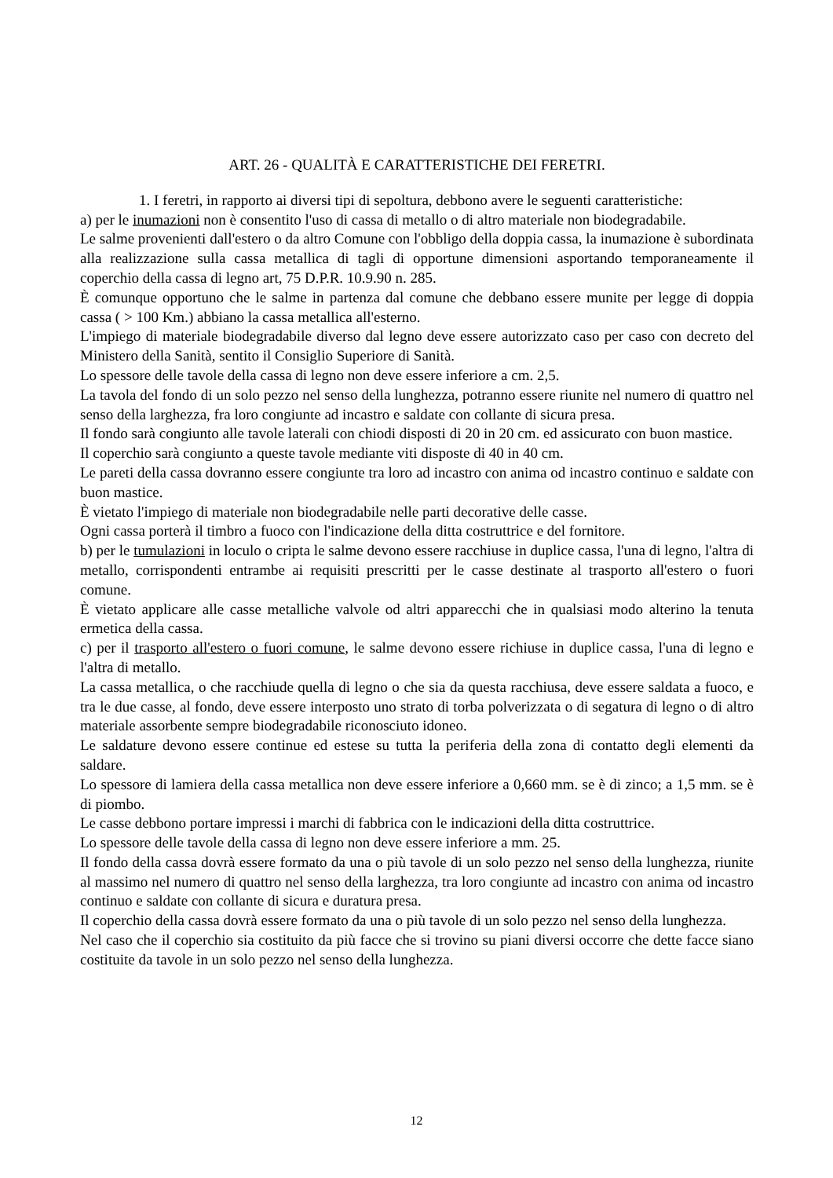ART. 26 - QUALITÀ E CARATTERISTICHE DEI FERETRI.
1. I feretri, in rapporto ai diversi tipi di sepoltura, debbono avere le seguenti caratteristiche:
a) per le inumazioni non è consentito l'uso di cassa di metallo o di altro materiale non biodegradabile.
Le salme provenienti dall'estero o da altro Comune con l'obbligo della doppia cassa, la inumazione è subordinata alla realizzazione sulla cassa metallica di tagli di opportune dimensioni asportando temporaneamente il coperchio della cassa di legno art, 75 D.P.R. 10.9.90 n. 285.
È comunque opportuno che le salme in partenza dal comune che debbano essere munite per legge di doppia cassa ( > 100 Km.) abbiano la cassa metallica all'esterno.
L'impiego di materiale biodegradabile diverso dal legno deve essere autorizzato caso per caso con decreto del Ministero della Sanità, sentito il Consiglio Superiore di Sanità.
Lo spessore delle tavole della cassa di legno non deve essere inferiore a cm. 2,5.
La tavola del fondo di un solo pezzo nel senso della lunghezza, potranno essere riunite nel numero di quattro nel senso della larghezza, fra loro congiunte ad incastro e saldate con collante di sicura presa.
Il fondo sarà congiunto alle tavole laterali con chiodi disposti di 20 in 20 cm. ed assicurato con buon mastice.
Il coperchio sarà congiunto a queste tavole mediante viti disposte di 40 in 40 cm.
Le pareti della cassa dovranno essere congiunte tra loro ad incastro con anima od incastro continuo e saldate con buon mastice.
È vietato l'impiego di materiale non biodegradabile nelle parti decorative delle casse.
Ogni cassa porterà il timbro a fuoco con l'indicazione della ditta costruttrice e del fornitore.
b) per le tumulazioni in loculo o cripta le salme devono essere racchiuse in duplice cassa, l'una di legno, l'altra di metallo, corrispondenti entrambe ai requisiti prescritti per le casse destinate al trasporto all'estero o fuori comune.
È vietato applicare alle casse metalliche valvole od altri apparecchi che in qualsiasi modo alterino la tenuta ermetica della cassa.
c) per il trasporto all'estero o fuori comune, le salme devono essere richiuse in duplice cassa, l'una di legno e l'altra di metallo.
La cassa metallica, o che racchiude quella di legno o che sia da questa racchiusa, deve essere saldata a fuoco, e tra le due casse, al fondo, deve essere interposto uno strato di torba polverizzata o di segatura di legno o di altro materiale assorbente sempre biodegradabile riconosciuto idoneo.
Le saldature devono essere continue ed estese su tutta la periferia della zona di contatto degli elementi da saldare.
Lo spessore di lamiera della cassa metallica non deve essere inferiore a 0,660 mm. se è di zinco; a 1,5 mm. se è di piombo.
Le casse debbono portare impressi i marchi di fabbrica con le indicazioni della ditta costruttrice.
Lo spessore delle tavole della cassa di legno non deve essere inferiore a mm. 25.
Il fondo della cassa dovrà essere formato da una o più tavole di un solo pezzo nel senso della lunghezza, riunite al massimo nel numero di quattro nel senso della larghezza, tra loro congiunte ad incastro con anima od incastro continuo e saldate con collante di sicura e duratura presa.
Il coperchio della cassa dovrà essere formato da una o più tavole di un solo pezzo nel senso della lunghezza.
Nel caso che il coperchio sia costituito da più facce che si trovino su piani diversi occorre che dette facce siano costituite da tavole in un solo pezzo nel senso della lunghezza.
12